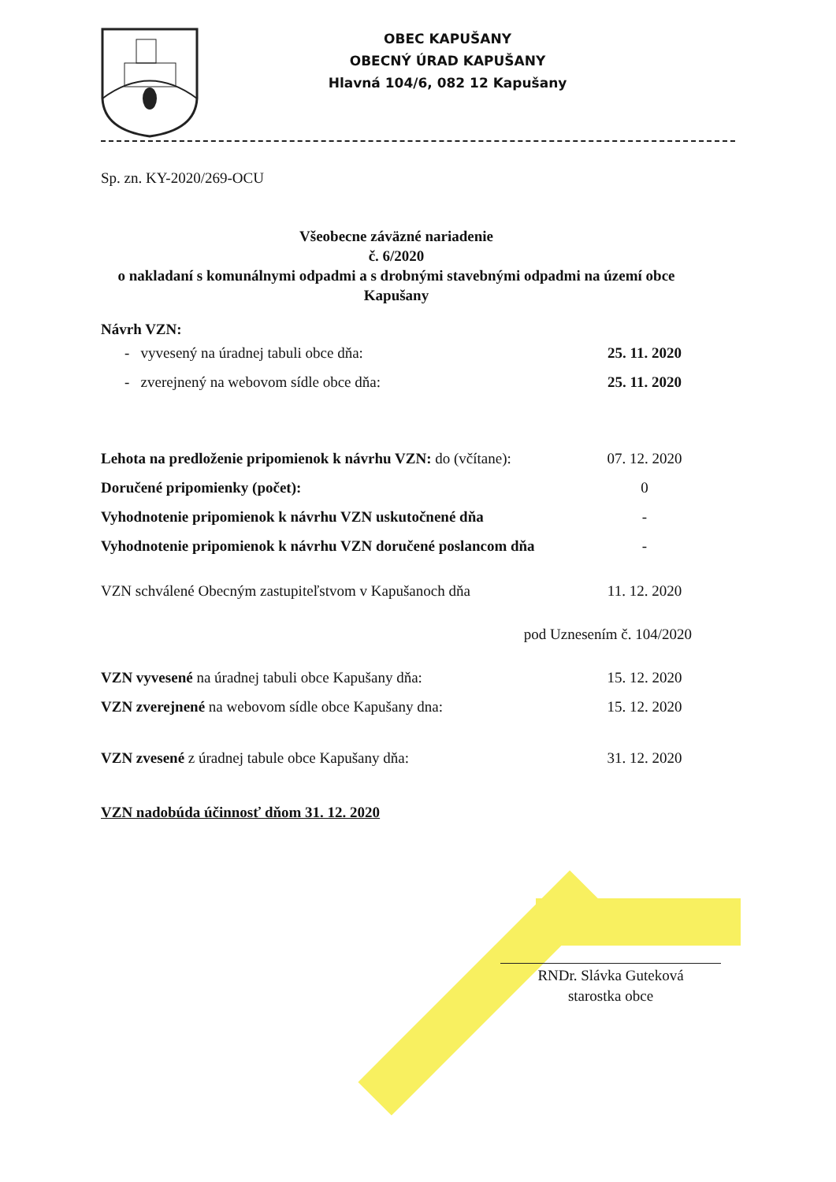OBEC KAPUŠANY
OBECNÝ ÚRAD KAPUŠANY
Hlavná 104/6, 082 12 Kapušany
Sp. zn. KY-2020/269-OCU
Všeobecne záväzné nariadenie
č. 6/2020
o nakladaní s komunálnymi odpadmi a s drobnými stavebnými odpadmi na území obce Kapušany
Návrh VZN:
- vyvesený na úradnej tabuli obce dňa: 25. 11. 2020
- zverejnený na webovom sídle obce dňa: 25. 11. 2020
Lehota na predloženie pripomienok k návrhu VZN: do (včítane): 07. 12. 2020
Doručené pripomienky (počet): 0
Vyhodnotenie pripomienok k návrhu VZN uskutočnené dňa -
Vyhodnotenie pripomienok k návrhu VZN doručené poslancom dňa -
VZN schválené Obecným zastupiteľstvom v Kapušanoch dňa 11. 12. 2020
pod Uznesením č. 104/2020
VZN vyvesené na úradnej tabuli obce Kapušany dňa: 15. 12. 2020
VZN zverejnené na webovom sídle obce Kapušany dna: 15. 12. 2020
VZN zvesené z úradnej tabule obce Kapušany dňa: 31. 12. 2020
VZN nadobúda účinnosť dňom 31. 12. 2020
RNDr. Slávka Guteková
starostka obce